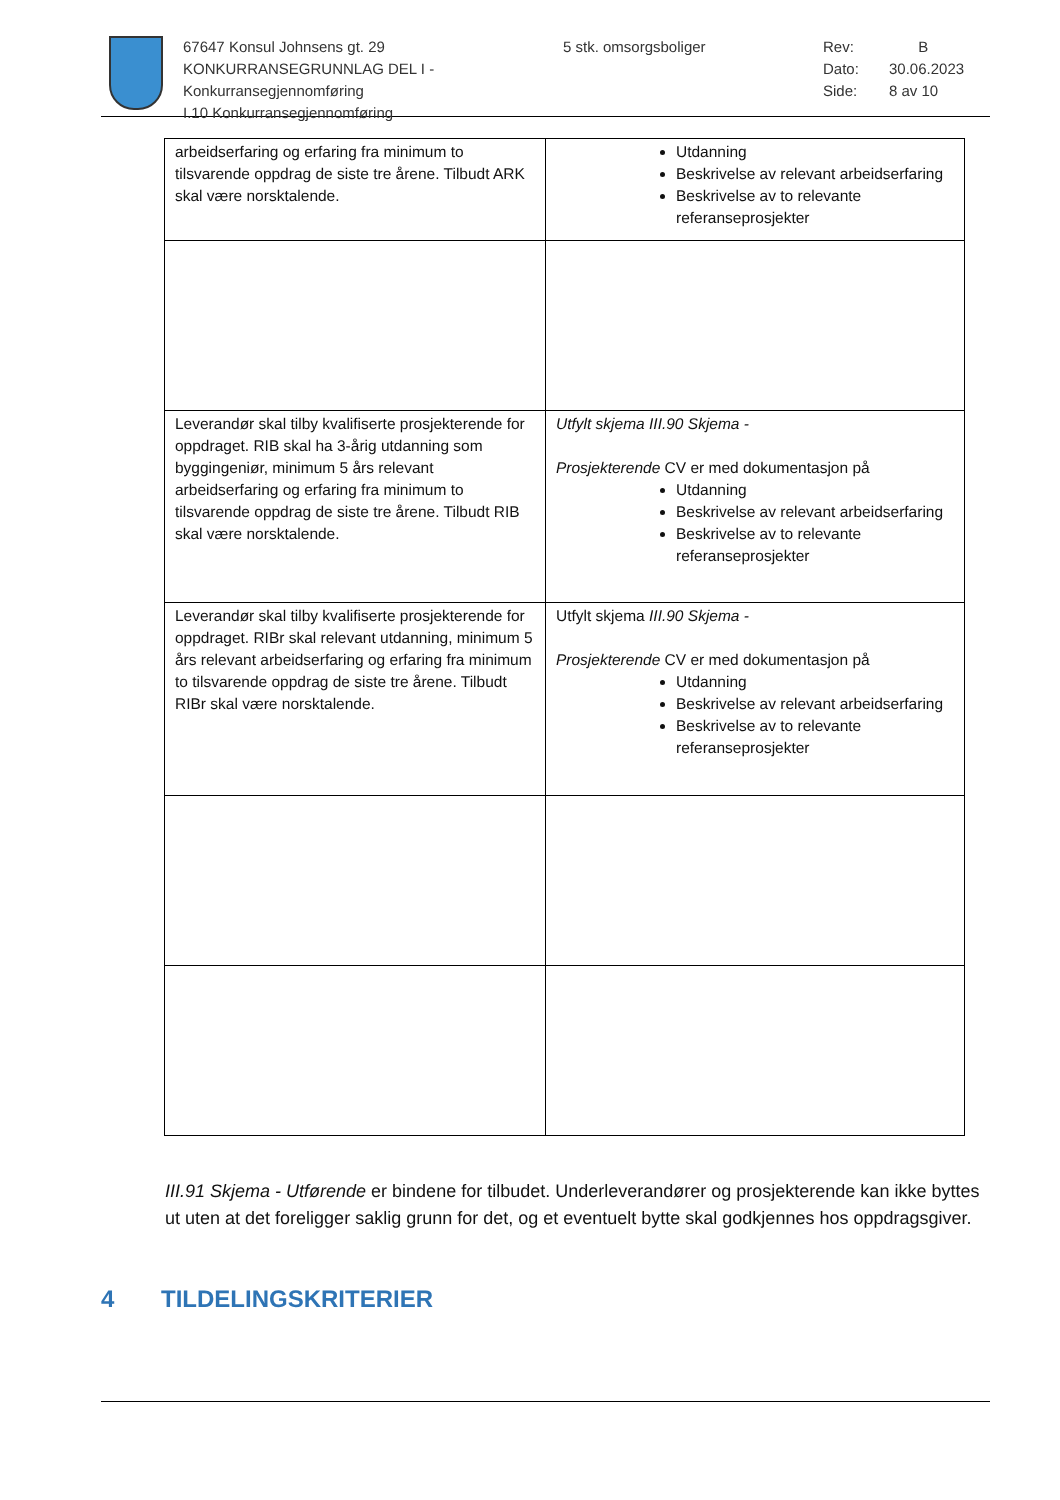67647 Konsul Johnsens gt. 29
KONKURRANSEGRUNNLAG DEL I - Konkurransegjennomføring
I.10 Konkurransegjennomføring
5 stk. omsorgsboliger Rev:
Dato:
Side:
B
30.06.2023
8 av 10
| arbeidserfaring og erfaring fra minimum to tilsvarende oppdrag de siste tre årene. Tilbudt ARK skal være norsktalende. | Utdanning Beskrivelse av relevant arbeidserfaring Beskrivelse av to relevante referanseprosjekter |
| Leverandør skal tilby kvalifiserte prosjekterende for oppdraget. RIB skal ha 3-årig utdanning som byggingeniør, minimum 5 års relevant arbeidserfaring og erfaring fra minimum to tilsvarende oppdrag de siste tre årene. Tilbudt RIB skal være norsktalende. | Utfylt skjema III.90 Skjema - Prosjekterende CV er med dokumentasjon på Utdanning Beskrivelse av relevant arbeidserfaring Beskrivelse av to relevante referanseprosjekter |
| Leverandør skal tilby kvalifiserte prosjekterende for oppdraget. RIBr skal relevant utdanning, minimum 5 års relevant arbeidserfaring og erfaring fra minimum to tilsvarende oppdrag de siste tre årene. Tilbudt RIBr skal være norsktalende. | Utfylt skjema III.90 Skjema - Prosjekterende CV er med dokumentasjon på Utdanning Beskrivelse av relevant arbeidserfaring Beskrivelse av to relevante referanseprosjekter |
III.91 Skjema - Utførende er bindene for tilbudet. Underleverandører og prosjekterende kan ikke byttes ut uten at det foreligger saklig grunn for det, og et eventuelt bytte skal godkjennes hos oppdragsgiver.
4 TILDELINGSKRITERIER